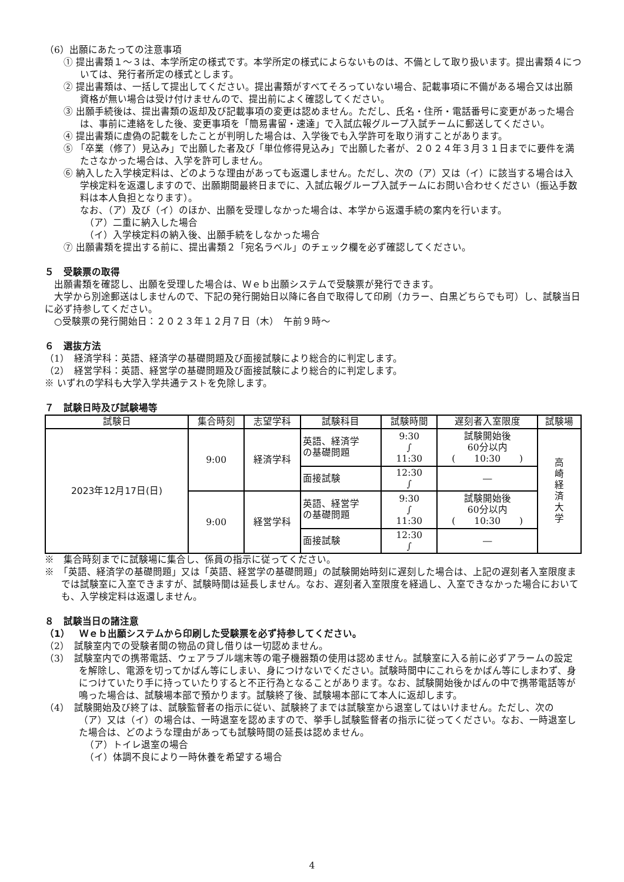（6）出願にあたっての注意事項
① 提出書類１～３は、本学所定の様式です。本学所定の様式によらないものは、不備として取り扱います。提出書類４については、発行者所定の様式とします。
② 提出書類は、一括して提出してください。提出書類がすべてそろっていない場合、記載事項に不備がある場合又は出願資格が無い場合は受け付けませんので、提出前によく確認してください。
③ 出願手続後は、提出書類の返却及び記載事項の変更は認めません。ただし、氏名・住所・電話番号に変更があった場合は、事前に連絡をした後、変更事項を「簡易書留・速達」で入試広報グループ入試チームに郵送してください。
④ 提出書類に虚偽の記載をしたことが判明した場合は、入学後でも入学許可を取り消すことがあります。
⑤ 「卒業（修了）見込み」で出願した者及び「単位修得見込み」で出願した者が、２０２４年３月３１日までに要件を満たさなかった場合は、入学を許可しません。
⑥ 納入した入学検定料は、どのような理由があっても返還しません。ただし、次の（ア）又は（イ）に該当する場合は入学検定料を返還しますので、出願期間最終日までに、入試広報グループ入試チームにお問い合わせください（振込手数料は本人負担となります）。
なお、（ア）及び（イ）のほか、出願を受理しなかった場合は、本学から返還手続の案内を行います。
（ア）二重に納入した場合
（イ）入学検定料の納入後、出願手続をしなかった場合
⑦ 出願書類を提出する前に、提出書類２「宛名ラベル」のチェック欄を必ず確認してください。
５　受験票の取得
出願書類を確認し、出願を受理した場合は、Ｗｅｂ出願システムで受験票が発行できます。
大学から別途郵送はしませんので、下記の発行開始日以降に各自で取得して印刷（カラー、白黒どちらでも可）し、試験当日に必ず持参してください。
○受験票の発行開始日：２０２３年１２月７日（木）　午前９時～
６　選抜方法
（1）　経済学科：英語、経済学の基礎問題及び面接試験により総合的に判定します。
（2）　経営学科：英語、経営学の基礎問題及び面接試験により総合的に判定します。
※ いずれの学科も大学入学共通テストを免除します。
７　試験日時及び試験場等
| 試験日 | 集合時刻 | 志望学科 | 試験科目 | 試験時間 | 遅刻者入室限度 | 試験場 |
| --- | --- | --- | --- | --- | --- | --- |
| 2023年12月17日(日) | 9:00 | 経済学科 | 英語、経済学 の基礎問題 | 9:30 ∫ 11:30 | 試験開始後 60分以内 ( 10:30 ) | 高 崎 経 済 大 学 |
| | | | 面接試験 | 12:30 ∫ | ― | |
| | 9:00 | 経営学科 | 英語、経営学 の基礎問題 | 9:30 ∫ 11:30 | 試験開始後 60分以内 ( 10:30 ) | |
| | | | 面接試験 | 12:30 ∫ | ― | |
※　集合時刻までに試験場に集合し、係員の指示に従ってください。
※　「英語、経済学の基礎問題」又は「英語、経営学の基礎問題」の試験開始時刻に遅刻した場合は、上記の遅刻者入室限度までは試験室に入室できますが、試験時間は延長しません。なお、遅刻者入室限度を経過し、入室できなかった場合においても、入学検定料は返還しません。
８　試験当日の諸注意
（1）　Ｗｅｂ出願システムから印刷した受験票を必ず持参してください。
（2）　試験室内での受験者間の物品の貸し借りは一切認めません。
（3）　試験室内での携帯電話、ウェアラブル端末等の電子機器類の使用は認めません。試験室に入る前に必ずアラームの設定を解除し、電源を切ってかばん等にしまい、身につけないでください。試験時間中にこれらをかばん等にしまわず、身につけていたり手に持っていたりすると不正行為となることがあります。なお、試験開始後かばんの中で携帯電話等が鳴った場合は、試験場本部で預かります。試験終了後、試験場本部にて本人に返却します。
（4）　試験開始及び終了は、試験監督者の指示に従い、試験終了までは試験室から退室してはいけません。ただし、次の（ア）又は（イ）の場合は、一時退室を認めますので、挙手し試験監督者の指示に従ってください。なお、一時退室した場合は、どのような理由があっても試験時間の延長は認めません。
（ア）トイレ退室の場合
（イ）体調不良により一時休養を希望する場合
4